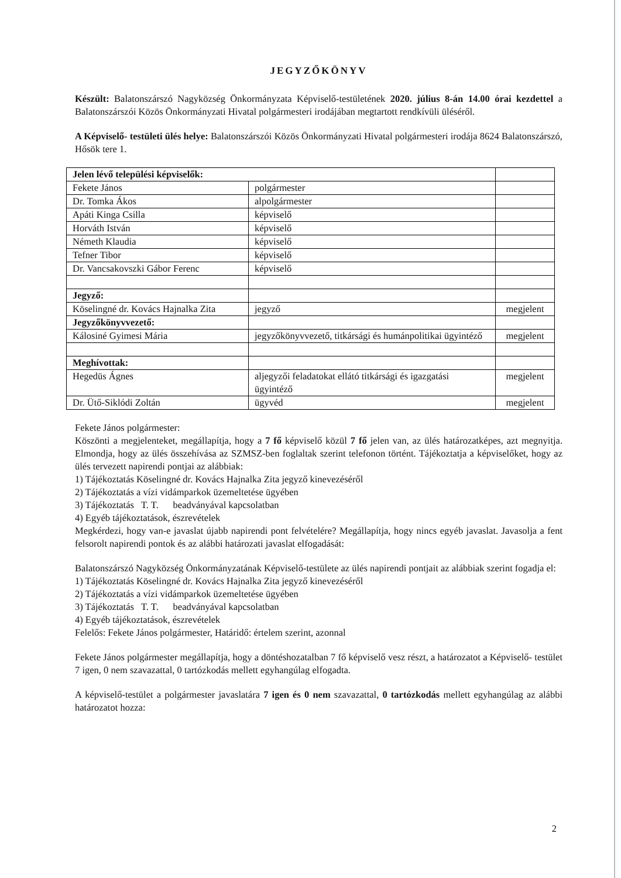JEGYZŐKÖNYV
Készült: Balatonszárszó Nagyközség Önkormányzata Képviselő-testületének 2020. július 8-án 14.00 órai kezdettel a Balatonszárszói Közös Önkormányzati Hivatal polgármesteri irodájában megtartott rendkívüli üléséről.
A Képviselő- testületi ülés helye: Balatonszárszói Közös Önkormányzati Hivatal polgármesteri irodája 8624 Balatonszárszó, Hősök tere 1.
| Jelen lévő települési képviselők: | | |
| Fekete János | polgármester | |
| Dr. Tomka Ákos | alpolgármester | |
| Apáti Kinga Csilla | képviselő | |
| Horváth István | képviselő | |
| Németh Klaudia | képviselő | |
| Tefner Tibor | képviselő | |
| Dr. Vancsakovszki Gábor Ferenc | képviselő | |
| Jegyző: | | |
| Köselingné dr. Kovács Hajnalka Zita | jegyző | megjelent |
| Jegyzőkönyvvezető: | | |
| Kálosiné Gyimesi Mária | jegyzőkönyvvezető, titkársági és humánpolitikai ügyintéző | megjelent |
| Meghívottak: | | |
| Hegedüs Ágnes | aljegyzői feladatokat ellátó titkársági és igazgatási ügyintéző | megjelent |
| Dr. Ütő-Siklódi Zoltán | ügyvéd | megjelent |
Fekete János polgármester:
Köszönti a megjelenteket, megállapítja, hogy a 7 fő képviselő közül 7 fő jelen van, az ülés határozatképes, azt megnyitja. Elmondja, hogy az ülés összehívása az SZMSZ-ben foglaltak szerint telefonon történt. Tájékoztatja a képviselőket, hogy az ülés tervezett napirendi pontjai az alábbiak:
1) Tájékoztatás Köselingné dr. Kovács Hajnalka Zita jegyző kinevezéséről
2) Tájékoztatás a vízi vidámparkok üzemeltetése ügyében
3) Tájékoztatás T. T. beadványával kapcsolatban
4) Egyéb tájékoztatások, észrevételek
Megkérdezi, hogy van-e javaslat újabb napirendi pont felvételére? Megállapítja, hogy nincs egyéb javaslat. Javasolja a fent felsorolt napirendi pontok és az alábbi határozati javaslat elfogadását:
Balatonszárszó Nagyközség Önkormányzatának Képviselő-testülete az ülés napirendi pontjait az alábbiak szerint fogadja el:
1) Tájékoztatás Köselingné dr. Kovács Hajnalka Zita jegyző kinevezéséről
2) Tájékoztatás a vízi vidámparkok üzemeltetése ügyében
3) Tájékoztatás T. T. beadványával kapcsolatban
4) Egyéb tájékoztatások, észrevételek
Felelős: Fekete János polgármester, Határidő: értelem szerint, azonnal
Fekete János polgármester megállapítja, hogy a döntéshozatalban 7 fő képviselő vesz részt, a határozatot a Képviselő- testület 7 igen, 0 nem szavazattal, 0 tartózkodás mellett egyhangúlag elfogadta.
A képviselő-testület a polgármester javaslatára 7 igen és 0 nem szavazattal, 0 tartózkodás mellett egyhangúlag az alábbi határozatot hozza:
2